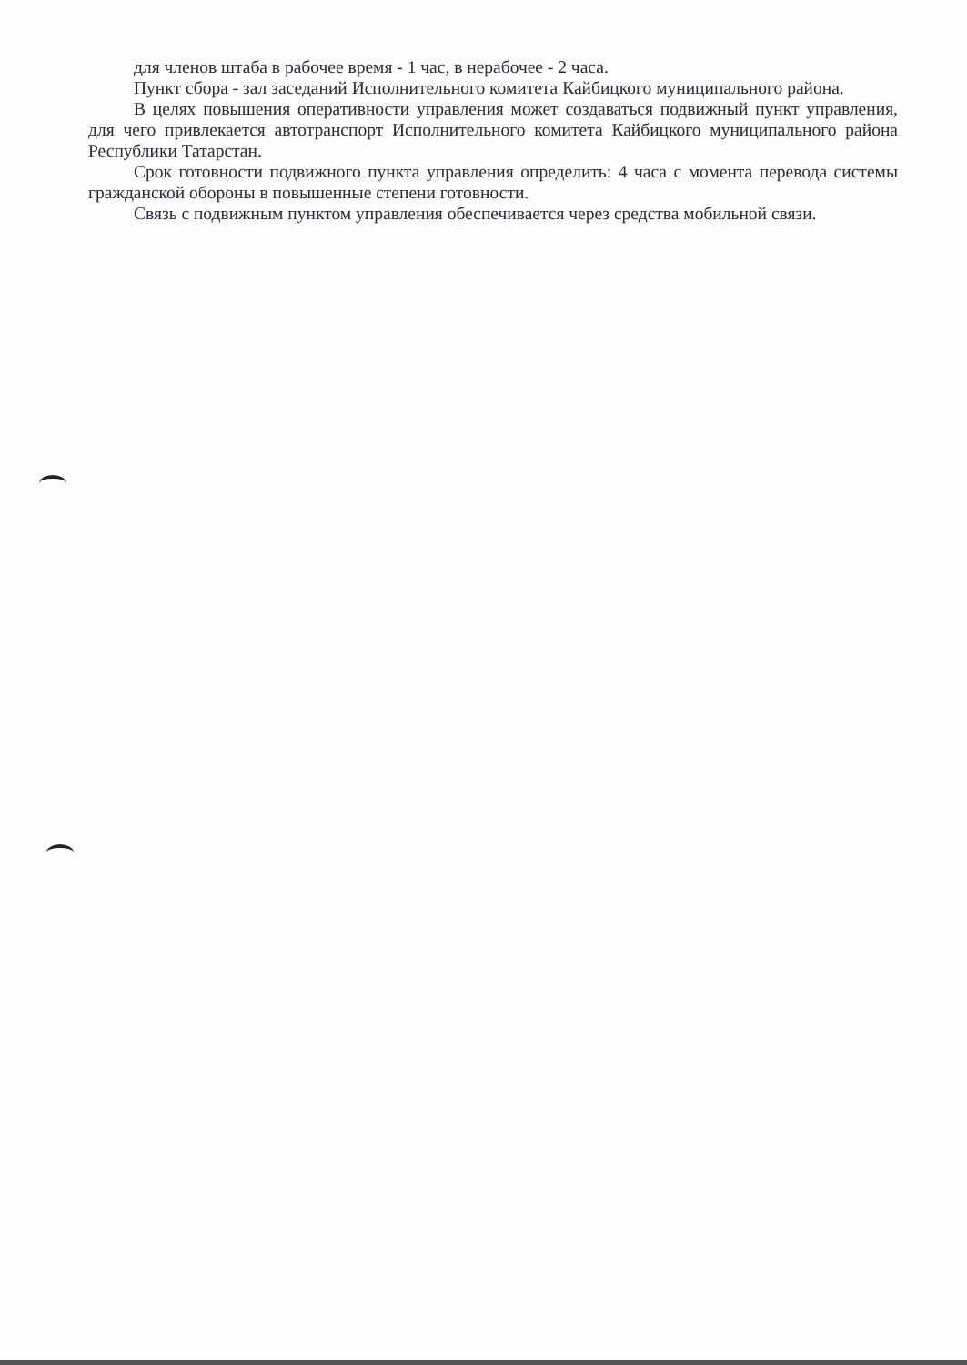для членов штаба в рабочее время - 1 час, в нерабочее - 2 часа.
Пункт сбора - зал заседаний Исполнительного комитета Кайбицкого муниципального района.
В целях повышения оперативности управления может создаваться подвижный пункт управления, для чего привлекается автотранспорт Исполнительного комитета Кайбицкого муниципального района Республики Татарстан.
Срок готовности подвижного пункта управления определить: 4 часа с момента перевода системы гражданской обороны в повышенные степени готовности.
Связь с подвижным пунктом управления обеспечивается через средства мобильной связи.